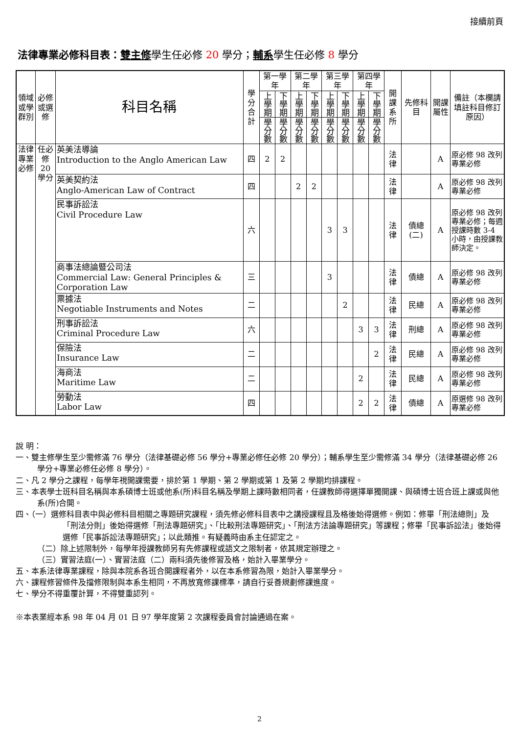接續前頁
法律專業必修科目表：雙主修學生任必修 20 學分；輔系學生任必修 8 學分
| 領域或學群別 | 必修或選修 | 科目名稱 | 學分合計 | 第一學年 | | 第二學年 | | 第三學年 | | 第四學年 | | 開課系所 | 先修科目 | 開課屬性 | 備註（本欄請填註科目修訂原因） |
| --- | --- | --- | --- | --- | --- | --- | --- | --- | --- | --- | --- | --- | --- | --- | --- |
| | | | | 上學期 | 下學期 | 上學期 | 下學期 | 上學期 | 下學期 | 上學期 | 下學期 | | | | |
| | | | | 學分數 | 學分數 | 學分數 | 學分數 | 學分數 | 學分數 | 學分數 | 學分數 | | | | |
| 法律專業必修 | 任必修20學分 | 英美法導論 Introduction to the Anglo American Law | 四 | 2 | 2 | | | | | | | 法律 | | A | 原必修 98 改列專業必修 |
| | | 英美契約法 Anglo-American Law of Contract | 四 | | | 2 | 2 | | | | | 法律 | | A | 原必修 98 改列專業必修 |
| | | 民事訴訟法 Civil Procedure Law | 六 | | | | | 3 | 3 | | | 法律 | 債總(二) | A | 原必修 98 改列專業必修；每週授課時數 3-4 小時，由授課教師決定。 |
| | | 商事法總論暨公司法 Commercial Law: General Principles & Corporation Law | 三 | | | | | 3 | | | | 法律 | 債總 | A | 原必修 98 改列專業必修 |
| | | 票據法 Negotiable Instruments and Notes | 二 | | | | | | 2 | | | 法律 | 民總 | A | 原必修 98 改列專業必修 |
| | | 刑事訴訟法 Criminal Procedure Law | 六 | | | | | | | 3 | 3 | 法律 | 刑總 | A | 原必修 98 改列專業必修 |
| | | 保險法 Insurance Law | 二 | | | | | | | | 2 | 法律 | 民總 | A | 原必修 98 改列專業必修 |
| | | 海商法 Maritime Law | 二 | | | | | | | 2 | | 法律 | 民總 | A | 原必修 98 改列專業必修 |
| | | 勞動法 Labor Law | 四 | | | | | | | 2 | 2 | 法律 | 債總 | A | 原選修 98 改列專業必修 |
說 明：
一、雙主修學生至少需修滿 76 學分（法律基礎必修 56 學分+專業必修任必修 20 學分）；輔系學生至少需修滿 34 學分（法律基礎必修 26 學分+專業必修任必修 8 學分）。
二、凡 2 學分之課程，每學年視開課需要，排於第 1 學期、第 2 學期或第 1 及第 2 學期均排課程。
三、本表學士班科目名稱與本系碩博士班或他系(所)科目名稱及學期上課時數相同者，任課教師得選擇單獨開課、與碩博士班合班上課或與他系(所)合開。
四、（一）選修科目表中與必修科目相關之專題研究課程，須先修必修科目表中之講授課程且及格後始得選修。例如：修畢「刑法總則」及「刑法分則」後始得選修「刑法專題研究」、「比較刑法專題研究」、「刑法方法論專題研究」等課程；修畢「民事訴訟法」後始得選修「民事訴訟法專題研究」；以此類推。有疑義時由系主任認定之。
（二）除上述限制外，每學年授課教師另有先修課程或語文之限制者，依其規定辦理之。
（三）實習法庭(一）、實習法庭（二）兩科須先後修習及格，始計入畢業學分。
五、本系法律專業課程，除與本院系各班合開課程者外，以在本系修習為限，始計入畢業學分。
六、課程修習條件及擋修限制與本系生相同，不再放寬修課標準，請自行妥善規劃修課進度。
七、學分不得重覆計算，不得雙重認列。
※本表業經本系 98 年 04 月 01 日 97 學年度第 2 次課程委員會討論通過在案。
2